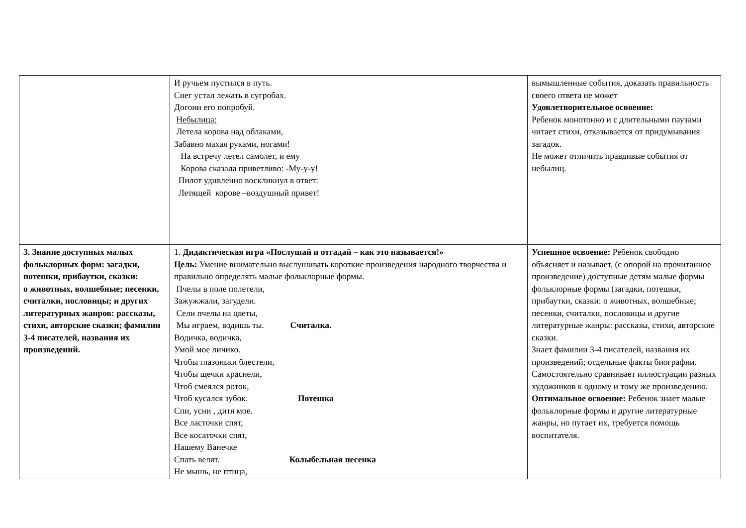| | И ручьем пустился в путь. Снег устал лежать в сугробах. Догони его попробуй. Небылица: Летела корова над облаками, Забавно махая руками, ногами! На встречу летел самолет, и ему Корова сказала приветливо: -Му-у-у! Пилот удивленно воскликнул в ответ: Летящей корове –воздушный привет! | вымышленные события, доказать правильность своего ответа не может Удовлетворительное освоение: Ребенок монотонно и с длительными паузами читает стихи, отказывается от придумывания загадок. Не может отличить правдивые события от небылиц. |
| 3. Знание доступных малых фольклорных форм: загадки, потешки, прибаутки, сказки: о животных, волшебные; песенки, считалки, пословицы; и других литературных жанров: рассказы, стихи, авторские сказки; фамилии 3-4 писателей, названия их произведений. | 1. Дидактическая игра «Послушай и отгадай – как это называется!» Цель: Умение внимательно выслушивать короткие произведения народного творчества и правильно определять малые фольклорные формы. Пчелы в поле полетели, Зажужжали, загудели. Сели пчелы на цветы, Мы играем, водишь ты. Считалка. Водичка, водичка, Умой мое личико. Чтобы глазоньки блестели, Чтобы щечки краснели, Чтоб смеялся роток, Чтоб кусался зубок. Потешка Спи, усни , дитя мое. Все ласточки спят, Все косаточки спят, Нашему Ванечке Спать велят. Колыбельная песенка Не мышь, не птица, | Успешное освоение: Ребенок свободно объясняет и называет, (с опорой на прочитанное произведение) доступные детям малые формы фольклорные формы (загадки, потешки, прибаутки, сказки: о животных, волшебные; песенки, считалки, пословицы и другие литературные жанры: рассказы, стихи, авторские сказки. Знает фамилии 3-4 писателей, названия их произведений; отдельные факты биографии. Самостоятельно сравнивает иллюстрации разных художников к одному и тому же произведению. Оптимальное освоение: Ребенок знает малые фольклорные формы и другие литературные жанры, но путает их, требуется помощь воспитателя. |